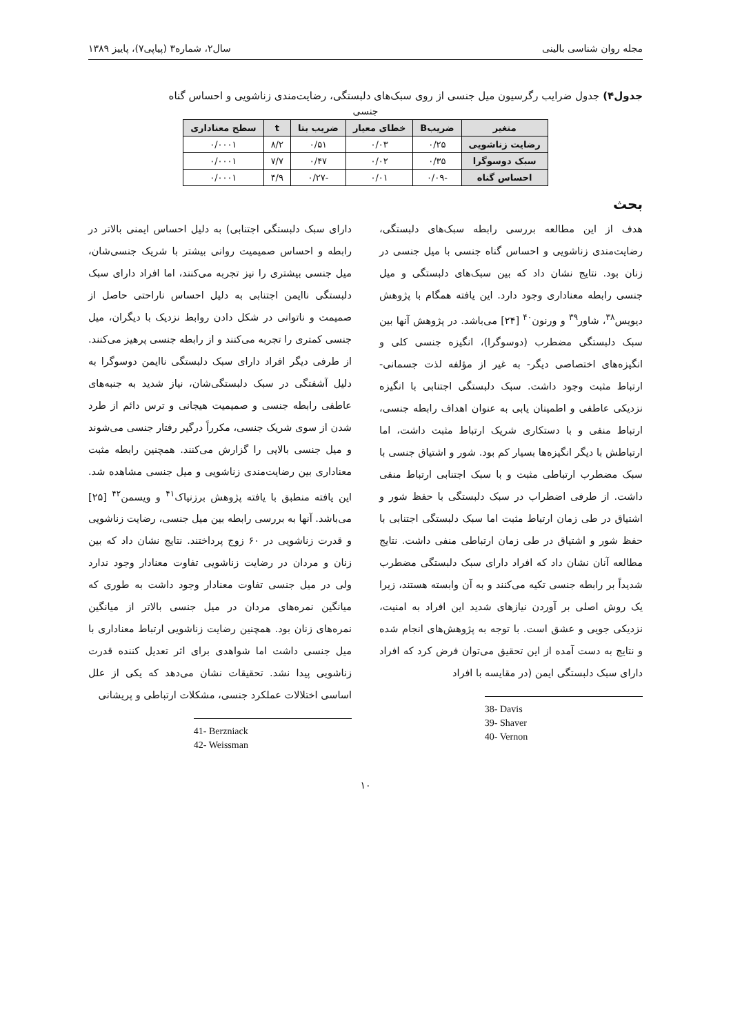مجله روان شناسی بالینی سال۲، شماره۳ (پیاپی۷)، پاییز ۱۳۸۹
جدول۴) جدول ضرایب رگرسیون میل جنسی از روی سبک‌های دلبستگی، رضایت‌مندی زناشویی و احساس گناه
جنسی
| متغیر | ضریبB | خطای معیار | ضریب بتا | t | سطح معناداری |
| --- | --- | --- | --- | --- | --- |
| رضایت زناشویی | ۰/۲۵ | ۰/۰۳ | ۰/۵۱ | ۸/۲ | ۰/۰۰۰۱ |
| سبک دوسوگرا | ۰/۳۵ | ۰/۰۲ | ۰/۴۷ | ۷/۷ | ۰/۰۰۰۱ |
| احساس گناه | -۰/۰۹ | ۰/۰۱ | -۰/۲۷ | ۴/۹ | ۰/۰۰۰۱ |
بحث
هدف از این مطالعه بررسی رابطه سبک‌های دلبستگی، رضایت‌مندی زناشویی و احساس گناه جنسی با میل جنسی در زنان بود. نتایج نشان داد که بین سبک‌های دلبستگی و میل جنسی رابطه معناداری وجود دارد. این یافته همگام با پژوهش دیویس<sup>۳۸</sup>، شاور<sup>۳۹</sup> و ورنون<sup>۴۰</sup> [۲۴] می‌باشد. در پژوهش آنها بین سبک دلبستگی مضطرب (دوسوگرا)، انگیزه جنسی کلی و انگیزه‌های اختصاصی دیگر- به غیر از مؤلفه لذت جسمانی- ارتباط مثبت وجود داشت. سبک دلبستگی اجتنابی با انگیزه نزدیکی عاطفی و اطمینان یابی به عنوان اهداف رابطه جنسی، ارتباط منفی و با دستکاری شریک ارتباط مثبت داشت، اما ارتباطش با دیگر انگیزه‌ها بسیار کم بود. شور و اشتیاق جنسی با سبک مضطرب ارتباطی مثبت و با سبک اجتنابی ارتباط منفی داشت. از طرفی اضطراب در سبک دلبستگی با حفظ شور و اشتیاق در طی زمان ارتباط مثبت اما سبک دلبستگی اجتنابی با حفظ شور و اشتیاق در طی زمان ارتباطی منفی داشت. نتایج مطالعه آنان نشان داد که افراد دارای سبک دلبستگی مضطرب شدیداً بر رابطه جنسی تکیه می‌کنند و به آن وابسته هستند، زیرا یک روش اصلی بر آوردن نیازهای شدید این افراد به امنیت، نزدیکی جویی و عشق است. با توجه به پژوهش‌های انجام شده و نتایج به دست آمده از این تحقیق می‌توان فرض کرد که افراد دارای سبک دلبستگی ایمن (در مقایسه با افراد
38- Davis
39- Shaver
40- Vernon
دارای سبک دلبستگی اجتنابی) به دلیل احساس ایمنی بالاتر در رابطه و احساس صمیمیت روانی بیشتر با شریک جنسی‌شان، میل جنسی بیشتری را نیز تجربه می‌کنند، اما افراد دارای سبک دلبستگی ناایمن اجتنابی به دلیل احساس ناراحتی حاصل از صمیمت و ناتوانی در شکل دادن روابط نزدیک با دیگران، میل جنسی کمتری را تجربه می‌کنند و از رابطه جنسی پرهیز می‌کنند. از طرفی دیگر افراد دارای سبک دلبستگی ناایمن دوسوگرا به دلیل آشفتگی در سبک دلبستگی‌شان، نیاز شدید به جنبه‌های عاطفی رابطه جنسی و صمیمیت هیجانی و ترس دائم از طرد شدن از سوی شریک جنسی، مکرراً درگیر رفتار جنسی می‌شوند و میل جنسی بالایی را گزارش می‌کنند. همچنین رابطه مثبت معناداری بین رضایت‌مندی زناشویی و میل جنسی مشاهده شد. این یافته منطبق با یافته پژوهش برزنیاک<sup>۴۱</sup> و ویسمن<sup>۴۲</sup> [۲۵] می‌باشد. آنها به بررسی رابطه بین میل جنسی، رضایت زناشویی و قدرت زناشویی در ۶۰ زوج پرداختند. نتایج نشان داد که بین زنان و مردان در رضایت زناشویی تفاوت معنادار وجود ندارد ولی در میل جنسی تفاوت معنادار وجود داشت به طوری که میانگین نمره‌های مردان در میل جنسی بالاتر از میانگین نمره‌های زنان بود. همچنین رضایت زناشویی ارتباط معناداری با میل جنسی داشت اما شواهدی برای اثر تعدیل کننده قدرت زناشویی پیدا نشد. تحقیقات نشان می‌دهد که یکی از علل اساسی اختلالات عملکرد جنسی، مشکلات ارتباطی و پریشانی
41- Berzniack
42- Weissman
۱۰